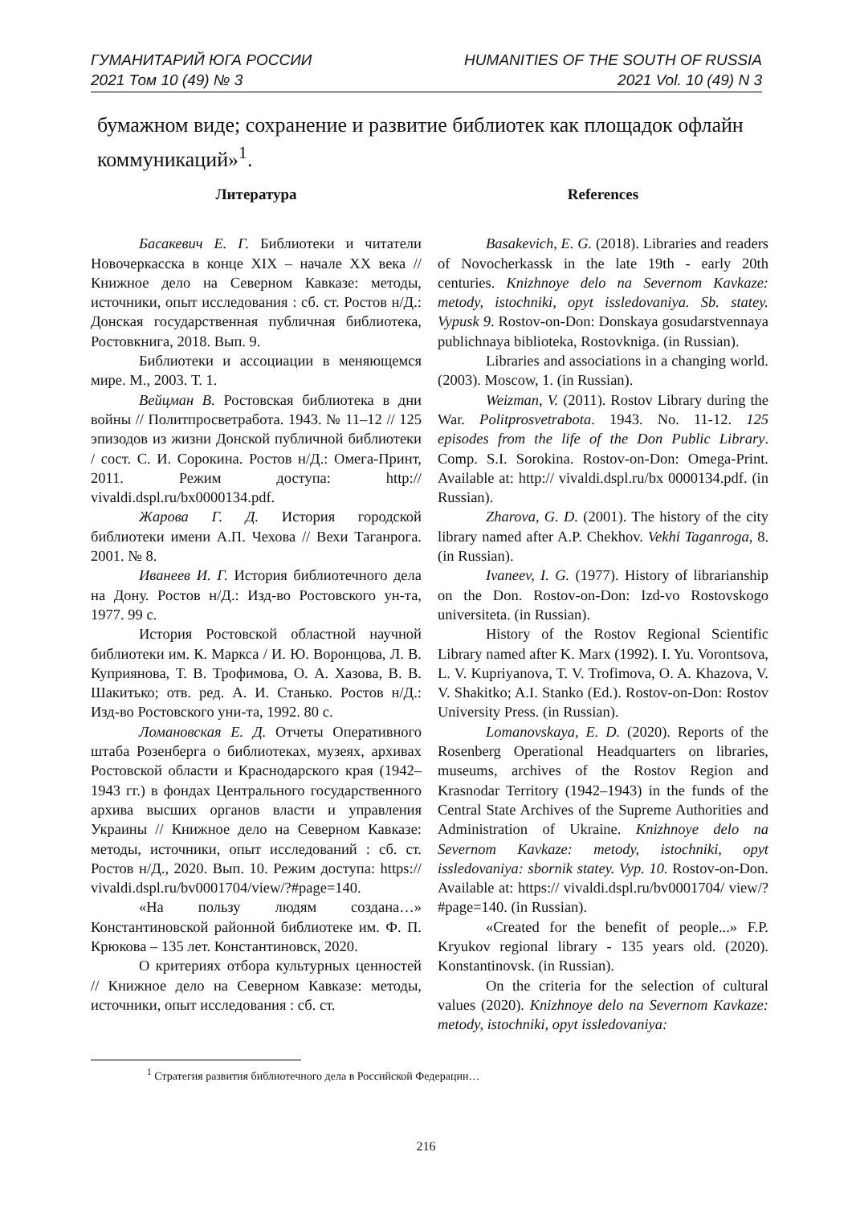ГУМАНИТАРИЙ ЮГА РОССИИ
2021 Том 10 (49) № 3
HUMANITIES OF THE SOUTH OF RUSSIA
2021 Vol. 10 (49) N 3
бумажном виде; сохранение и развитие библиотек как площадок офлайн коммуникаций»<sup>1</sup>.
Литература
Басакевич Е. Г. Библиотеки и читатели Новочеркасска в конце XIX – начале XX века // Книжное дело на Северном Кавказе: методы, источники, опыт исследования : сб. ст. Ростов н/Д.: Донская государственная публичная библиотека, Ростовкнига, 2018. Вып. 9.
Библиотеки и ассоциации в меняющемся мире. М., 2003. Т. 1.
Вейцман В. Ростовская библиотека в дни войны // Политпросветработа. 1943. № 11–12 // 125 эпизодов из жизни Донской публичной библиотеки / сост. С. И. Сорокина. Ростов н/Д.: Омега-Принт, 2011. Режим доступа: http:// vivaldi.dspl.ru/bx0000134.pdf.
Жарова Г. Д. История городской библиотеки имени А.П. Чехова // Вехи Таганрога. 2001. № 8.
Иванеев И. Г. История библиотечного дела на Дону. Ростов н/Д.: Изд-во Ростовского ун-та, 1977. 99 с.
История Ростовской областной научной библиотеки им. К. Маркса / И. Ю. Воронцова, Л. В. Куприянова, Т. В. Трофимова, О. А. Хазова, В. В. Шакитько; отв. ред. А. И. Станько. Ростов н/Д.: Изд-во Ростовского уни-та, 1992. 80 с.
Ломановская Е. Д. Отчеты Оперативного штаба Розенберга о библиотеках, музеях, архивах Ростовской области и Краснодарского края (1942–1943 гг.) в фондах Центрального государственного архива высших органов власти и управления Украины // Книжное дело на Северном Кавказе: методы, источники, опыт исследований : сб. ст. Ростов н/Д., 2020. Вып. 10. Режим доступа: https:// vivaldi.dspl.ru/bv0001704/view/?#page=140.
«На пользу людям создана…» Константиновской районной библиотеке им. Ф. П. Крюкова – 135 лет. Константиновск, 2020.
О критериях отбора культурных ценностей // Книжное дело на Северном Кавказе: методы, источники, опыт исследования : сб. ст.
References
Basakevich, E. G. (2018). Libraries and readers of Novocherkassk in the late 19th - early 20th centuries. Knizhnoye delo na Severnom Kavkaze: metody, istochniki, opyt issledovaniya. Sb. statey. Vypusk 9. Rostov-on-Don: Donskaya gosudarstvennaya publichnaya biblioteka, Rostovkniga. (in Russian).
Libraries and associations in a changing world. (2003). Moscow, 1. (in Russian).
Weizman, V. (2011). Rostov Library during the War. Politprosvetrabota. 1943. No. 11-12. 125 episodes from the life of the Don Public Library. Comp. S.I. Sorokina. Rostov-on-Don: Omega-Print. Available at: http:// vivaldi.dspl.ru/bx 0000134.pdf. (in Russian).
Zharova, G. D. (2001). The history of the city library named after A.P. Chekhov. Vekhi Taganroga, 8. (in Russian).
Ivaneev, I. G. (1977). History of librarianship on the Don. Rostov-on-Don: Izd-vo Rostovskogo universiteta. (in Russian).
History of the Rostov Regional Scientific Library named after K. Marx (1992). I. Yu. Vorontsova, L. V. Kupriyanova, T. V. Trofimova, O. A. Khazova, V. V. Shakitko; A.I. Stanko (Ed.). Rostov-on-Don: Rostov University Press. (in Russian).
Lomanovskaya, E. D. (2020). Reports of the Rosenberg Operational Headquarters on libraries, museums, archives of the Rostov Region and Krasnodar Territory (1942–1943) in the funds of the Central State Archives of the Supreme Authorities and Administration of Ukraine. Knizhnoye delo na Severnom Kavkaze: metody, istochniki, opyt issledovaniya: sbornik statey. Vyp. 10. Rostov-on-Don. Available at: https:// vivaldi.dspl.ru/bv0001704/ view/?#page=140. (in Russian).
«Created for the benefit of people...» F.P. Kryukov regional library - 135 years old. (2020). Konstantinovsk. (in Russian).
On the criteria for the selection of cultural values (2020). Knizhnoye delo na Severnom Kavkaze: metody, istochniki, opyt issledovaniya:
<sup>1</sup> Стратегия развития библиотечного дела в Российской Федерации…
216